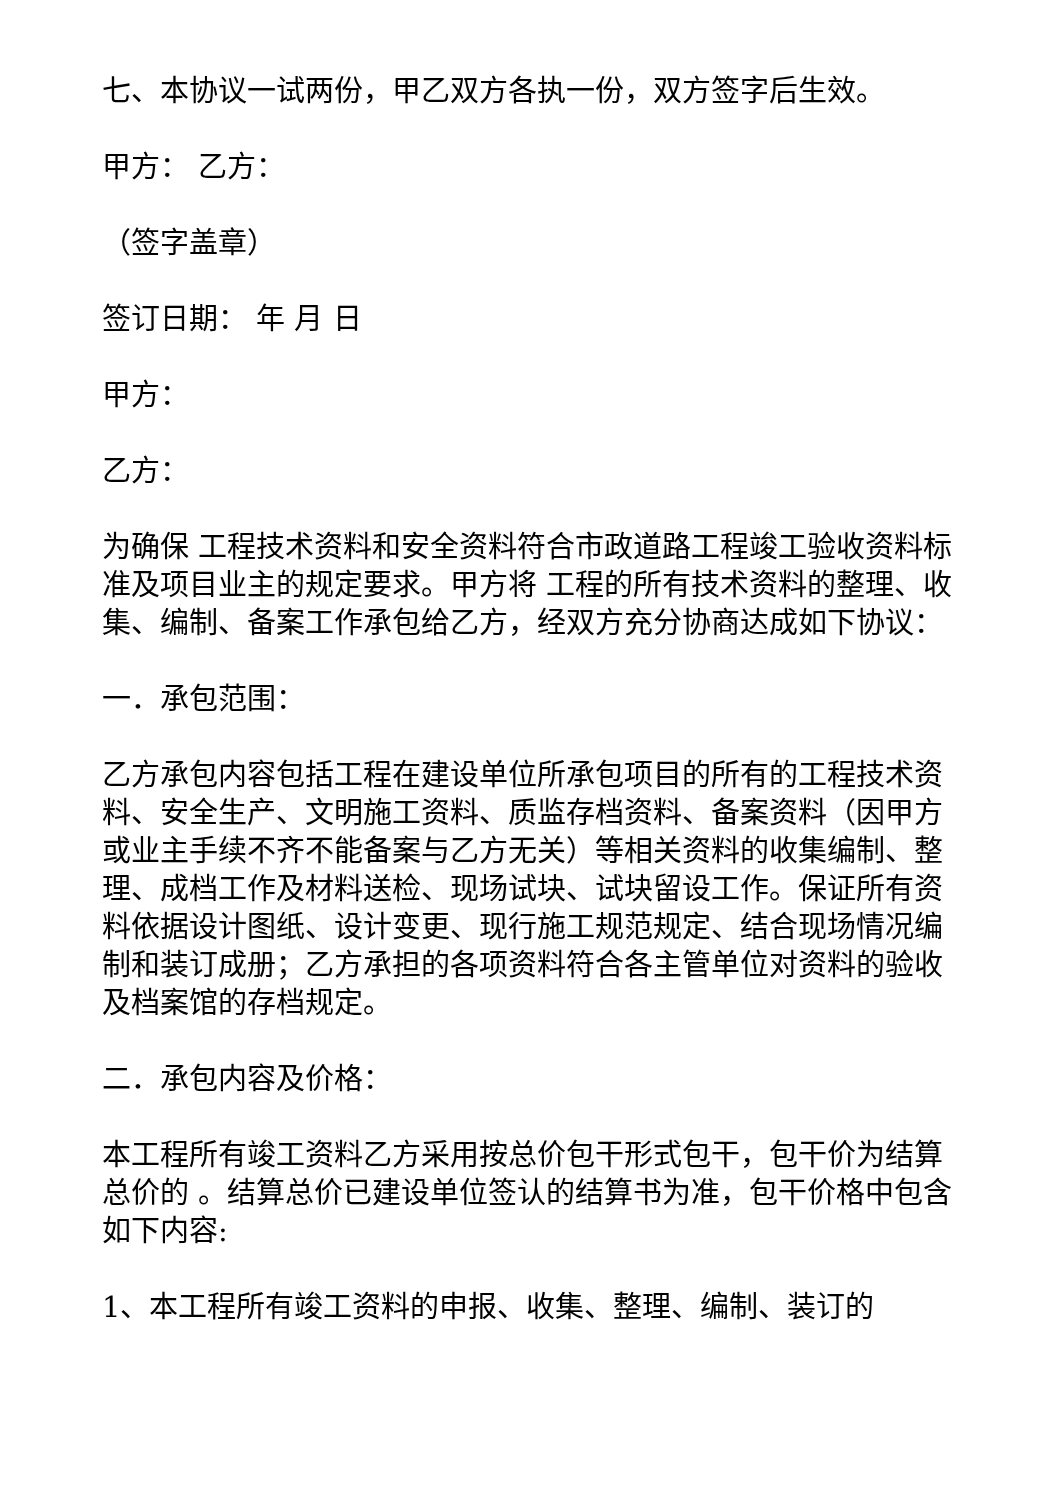七、本协议一试两份，甲乙双方各执一份，双方签字后生效。
甲方： 乙方：
（签字盖章）
签订日期： 年 月 日
甲方：
乙方：
为确保 工程技术资料和安全资料符合市政道路工程竣工验收资料标准及项目业主的规定要求。甲方将 工程的所有技术资料的整理、收集、编制、备案工作承包给乙方，经双方充分协商达成如下协议：
一．承包范围：
乙方承包内容包括工程在建设单位所承包项目的所有的工程技术资料、安全生产、文明施工资料、质监存档资料、备案资料（因甲方或业主手续不齐不能备案与乙方无关）等相关资料的收集编制、整理、成档工作及材料送检、现场试块、试块留设工作。保证所有资料依据设计图纸、设计变更、现行施工规范规定、结合现场情况编制和装订成册；乙方承担的各项资料符合各主管单位对资料的验收及档案馆的存档规定。
二．承包内容及价格：
本工程所有竣工资料乙方采用按总价包干形式包干，包干价为结算总价的 。结算总价已建设单位签认的结算书为准，包干价格中包含如下内容:
1、本工程所有竣工资料的申报、收集、整理、编制、装订的